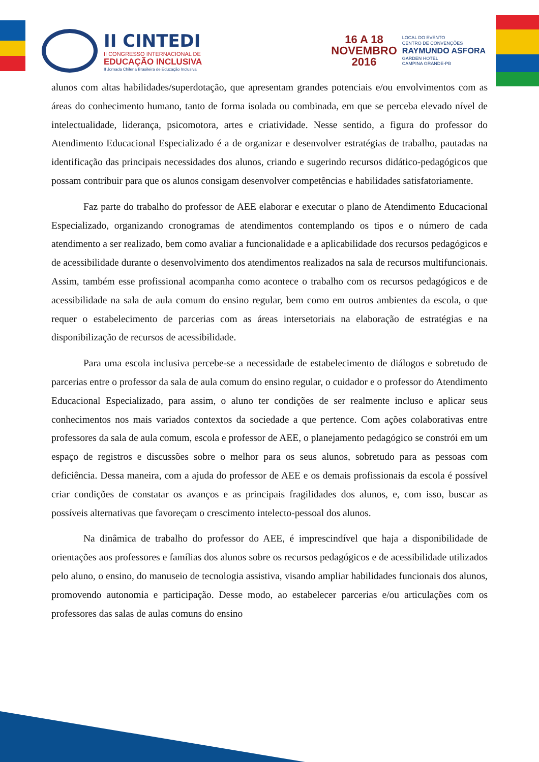II CINTEDI
II CONGRESSO INTERNACIONAL DE
EDUCAÇÃO INCLUSIVA
II Jornada Chilena Brasileira de Educação Inclusiva
16 A 18
NOVEMBRO
2016
LOCAL DO EVENTO
CENTRO DE CONVENÇÕES
RAYMUNDO ASFORA
GARDEN HOTEL
CAMPINA GRANDE-PB
alunos com altas habilidades/superdotação, que apresentam grandes potenciais e/ou envolvimentos com as áreas do conhecimento humano, tanto de forma isolada ou combinada, em que se perceba elevado nível de intelectualidade, liderança, psicomotora, artes e criatividade. Nesse sentido, a figura do professor do Atendimento Educacional Especializado é a de organizar e desenvolver estratégias de trabalho, pautadas na identificação das principais necessidades dos alunos, criando e sugerindo recursos didático-pedagógicos que possam contribuir para que os alunos consigam desenvolver competências e habilidades satisfatoriamente.
Faz parte do trabalho do professor de AEE elaborar e executar o plano de Atendimento Educacional Especializado, organizando cronogramas de atendimentos contemplando os tipos e o número de cada atendimento a ser realizado, bem como avaliar a funcionalidade e a aplicabilidade dos recursos pedagógicos e de acessibilidade durante o desenvolvimento dos atendimentos realizados na sala de recursos multifuncionais. Assim, também esse profissional acompanha como acontece o trabalho com os recursos pedagógicos e de acessibilidade na sala de aula comum do ensino regular, bem como em outros ambientes da escola, o que requer o estabelecimento de parcerias com as áreas intersetoriais na elaboração de estratégias e na disponibilização de recursos de acessibilidade.
Para uma escola inclusiva percebe-se a necessidade de estabelecimento de diálogos e sobretudo de parcerias entre o professor da sala de aula comum do ensino regular, o cuidador e o professor do Atendimento Educacional Especializado, para assim, o aluno ter condições de ser realmente incluso e aplicar seus conhecimentos nos mais variados contextos da sociedade a que pertence. Com ações colaborativas entre professores da sala de aula comum, escola e professor de AEE, o planejamento pedagógico se constrói em um espaço de registros e discussões sobre o melhor para os seus alunos, sobretudo para as pessoas com deficiência. Dessa maneira, com a ajuda do professor de AEE e os demais profissionais da escola é possível criar condições de constatar os avanços e as principais fragilidades dos alunos, e, com isso, buscar as possíveis alternativas que favoreçam o crescimento intelecto-pessoal dos alunos.
Na dinâmica de trabalho do professor do AEE, é imprescindível que haja a disponibilidade de orientações aos professores e famílias dos alunos sobre os recursos pedagógicos e de acessibilidade utilizados pelo aluno, o ensino, do manuseio de tecnologia assistiva, visando ampliar habilidades funcionais dos alunos, promovendo autonomia e participação. Desse modo, ao estabelecer parcerias e/ou articulações com os professores das salas de aulas comuns do ensino